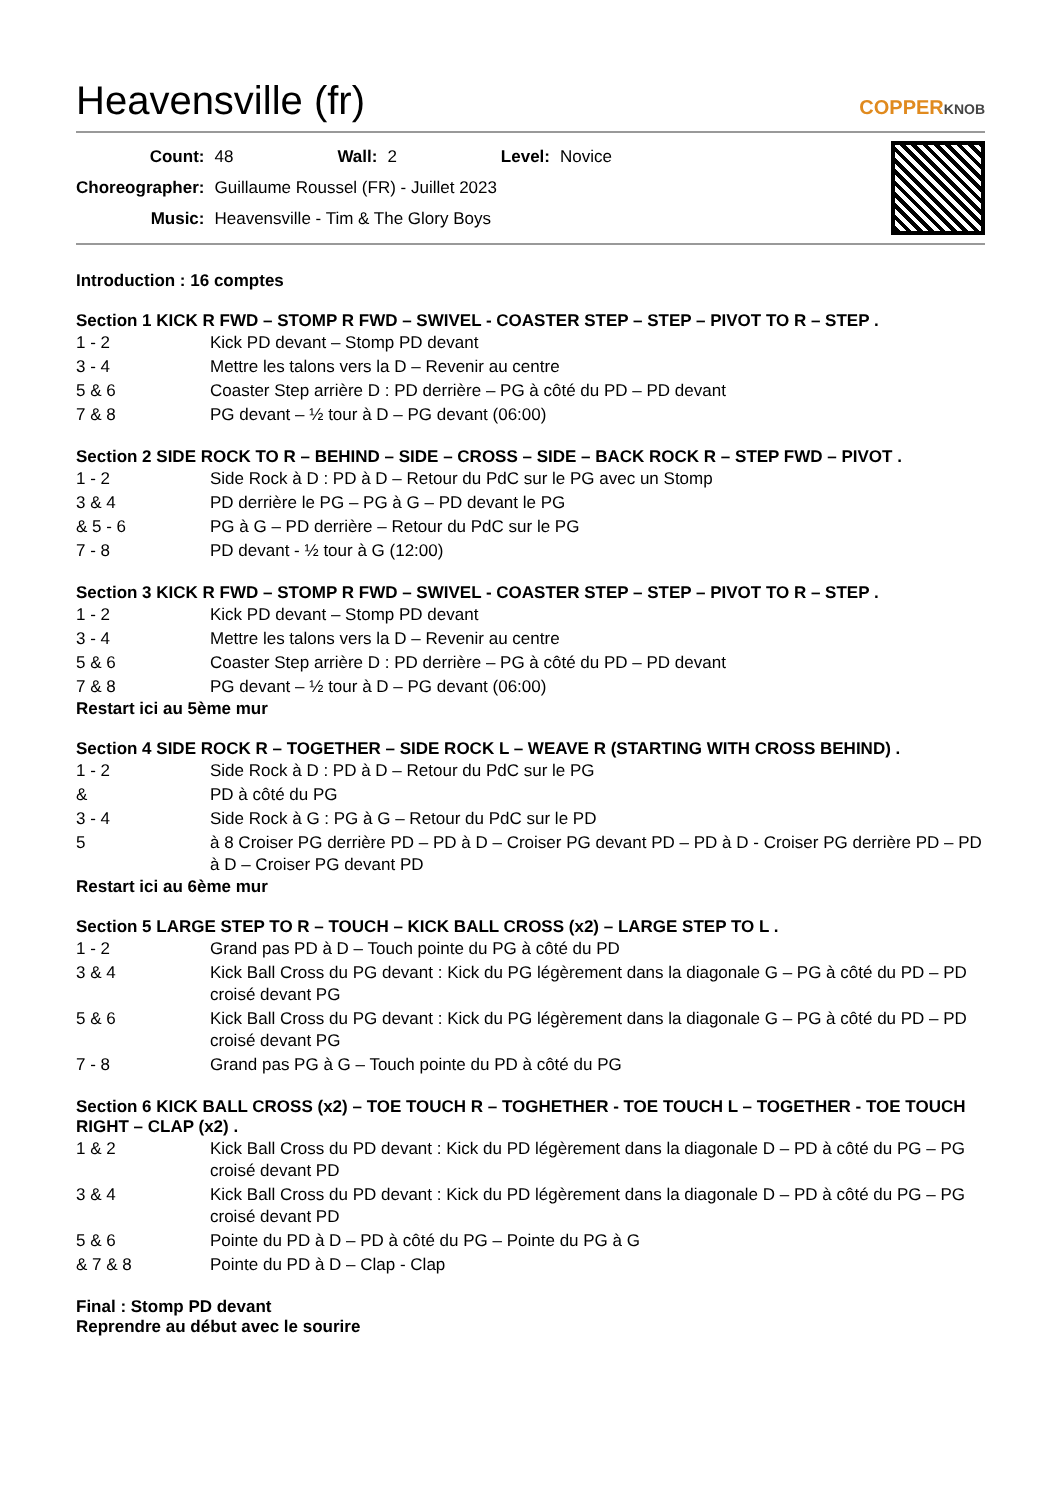Heavensville (fr)
COPPERKNOB
| Count: | 48 | Wall: | 2 | Level: | Novice |
| Choreographer: | Guillaume Roussel (FR) - Juillet 2023 | | | | |
| Music: | Heavensville - Tim & The Glory Boys | | | | |
Introduction : 16 comptes
Section 1 KICK R FWD – STOMP R FWD – SWIVEL - COASTER STEP – STEP – PIVOT TO R – STEP .
| 1 - 2 | Kick PD devant – Stomp PD devant |
| 3 - 4 | Mettre les talons vers la D – Revenir au centre |
| 5 & 6 | Coaster Step arrière D : PD derrière – PG à côté du PD – PD devant |
| 7 & 8 | PG devant – ½ tour à D – PG devant (06:00) |
Section 2 SIDE ROCK TO R – BEHIND – SIDE – CROSS – SIDE – BACK ROCK R – STEP FWD – PIVOT .
| 1 - 2 | Side Rock à D : PD à D – Retour du PdC sur le PG avec un Stomp |
| 3 & 4 | PD derrière le PG – PG à G – PD devant le PG |
| & 5 - 6 | PG à G – PD derrière – Retour du PdC sur le PG |
| 7 - 8 | PD devant - ½ tour à G (12:00) |
Section 3 KICK R FWD – STOMP R FWD – SWIVEL - COASTER STEP – STEP – PIVOT TO R – STEP .
| 1 - 2 | Kick PD devant – Stomp PD devant |
| 3 - 4 | Mettre les talons vers la D – Revenir au centre |
| 5 & 6 | Coaster Step arrière D : PD derrière – PG à côté du PD – PD devant |
| 7 & 8 | PG devant – ½ tour à D – PG devant (06:00) |
Restart ici au 5ème mur
Section 4 SIDE ROCK R – TOGETHER – SIDE ROCK L – WEAVE R (STARTING WITH CROSS BEHIND) .
| 1 - 2 | Side Rock à D : PD à D – Retour du PdC sur le PG |
| & | PD à côté du PG |
| 3 - 4 | Side Rock à G : PG à G – Retour du PdC sur le PD |
| 5 | à 8 Croiser PG derrière PD – PD à D – Croiser PG devant PD – PD à D - Croiser PG derrière PD – PD à D – Croiser PG devant PD |
Restart ici au 6ème mur
Section 5 LARGE STEP TO R – TOUCH – KICK BALL CROSS (x2) – LARGE STEP TO L .
| 1 - 2 | Grand pas PD à D – Touch pointe du PG à côté du PD |
| 3 & 4 | Kick Ball Cross du PG devant : Kick du PG légèrement dans la diagonale G – PG à côté du PD – PD croisé devant PG |
| 5 & 6 | Kick Ball Cross du PG devant : Kick du PG légèrement dans la diagonale G – PG à côté du PD – PD croisé devant PG |
| 7 - 8 | Grand pas PG à G – Touch pointe du PD à côté du PG |
Section 6 KICK BALL CROSS (x2) – TOE TOUCH R – TOGHETHER - TOE TOUCH L – TOGETHER - TOE TOUCH RIGHT – CLAP (x2) .
| 1 & 2 | Kick Ball Cross du PD devant : Kick du PD légèrement dans la diagonale D – PD à côté du PG – PG croisé devant PD |
| 3 & 4 | Kick Ball Cross du PD devant : Kick du PD légèrement dans la diagonale D – PD à côté du PG – PG croisé devant PD |
| 5 & 6 | Pointe du PD à D – PD à côté du PG – Pointe du PG à G |
| & 7 & 8 | Pointe du PD à D – Clap - Clap |
Final : Stomp PD devant
Reprendre au début avec le sourire